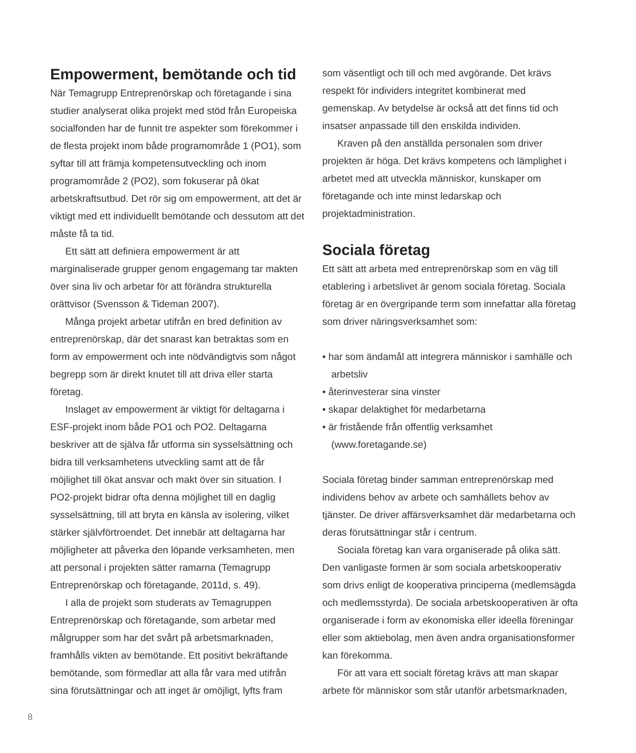Empowerment, bemötande och tid
När Temagrupp Entreprenörskap och företagande i sina studier analyserat olika projekt med stöd från Europeiska socialfonden har de funnit tre aspekter som förekommer i de flesta projekt inom både programområde 1 (PO1), som syftar till att främja kompetensutveckling och inom programområde 2 (PO2), som fokuserar på ökat arbetskraftsutbud. Det rör sig om empowerment, att det är viktigt med ett individuellt bemötande och dessutom att det måste få ta tid.
Ett sätt att definiera empowerment är att marginaliserade grupper genom engagemang tar makten över sina liv och arbetar för att förändra strukturella orättvisor (Svensson & Tideman 2007).
Många projekt arbetar utifrån en bred definition av entreprenörskap, där det snarast kan betraktas som en form av empowerment och inte nödvändigtvis som något begrepp som är direkt knutet till att driva eller starta företag.
Inslaget av empowerment är viktigt för deltagarna i ESF-projekt inom både PO1 och PO2. Deltagarna beskriver att de själva får utforma sin sysselsättning och bidra till verksamhetens utveckling samt att de får möjlighet till ökat ansvar och makt över sin situation. I PO2-projekt bidrar ofta denna möjlighet till en daglig sysselsättning, till att bryta en känsla av isolering, vilket stärker självförtroendet. Det innebär att deltagarna har möjligheter att påverka den löpande verksamheten, men att personal i projekten sätter ramarna (Temagrupp Entreprenörskap och företagande, 2011d, s. 49).
I alla de projekt som studerats av Temagruppen Entreprenörskap och företagande, som arbetar med målgrupper som har det svårt på arbetsmarknaden, framhålls vikten av bemötande. Ett positivt bekräftande bemötande, som förmedlar att alla får vara med utifrån sina förutsättningar och att inget är omöjligt, lyfts fram
som väsentligt och till och med avgörande. Det krävs respekt för individers integritet kombinerat med gemenskap. Av betydelse är också att det finns tid och insatser anpassade till den enskilda individen.
Kraven på den anställda personalen som driver projekten är höga. Det krävs kompetens och lämplighet i arbetet med att utveckla människor, kunskaper om företagande och inte minst ledarskap och projektadministration.
Sociala företag
Ett sätt att arbeta med entreprenörskap som en väg till etablering i arbetslivet är genom sociala företag. Sociala företag är en övergripande term som innefattar alla företag som driver näringsverksamhet som:
• har som ändamål att integrera människor i samhälle och arbetsliv
• återinvesterar sina vinster
• skapar delaktighet för medarbetarna
• är fristående från offentlig verksamhet (www.foretagande.se)
Sociala företag binder samman entreprenörskap med individens behov av arbete och samhällets behov av tjänster. De driver affärsverksamhet där medarbetarna och deras förutsättningar står i centrum.
Sociala företag kan vara organiserade på olika sätt. Den vanligaste formen är som sociala arbetskooperativ som drivs enligt de kooperativa principerna (medlemsägda och medlemsstyrda). De sociala arbetskooperativen är ofta organiserade i form av ekonomiska eller ideella föreningar eller som aktiebolag, men även andra organisationsformer kan förekomma.
För att vara ett socialt företag krävs att man skapar arbete för människor som står utanför arbetsmarknaden,
8